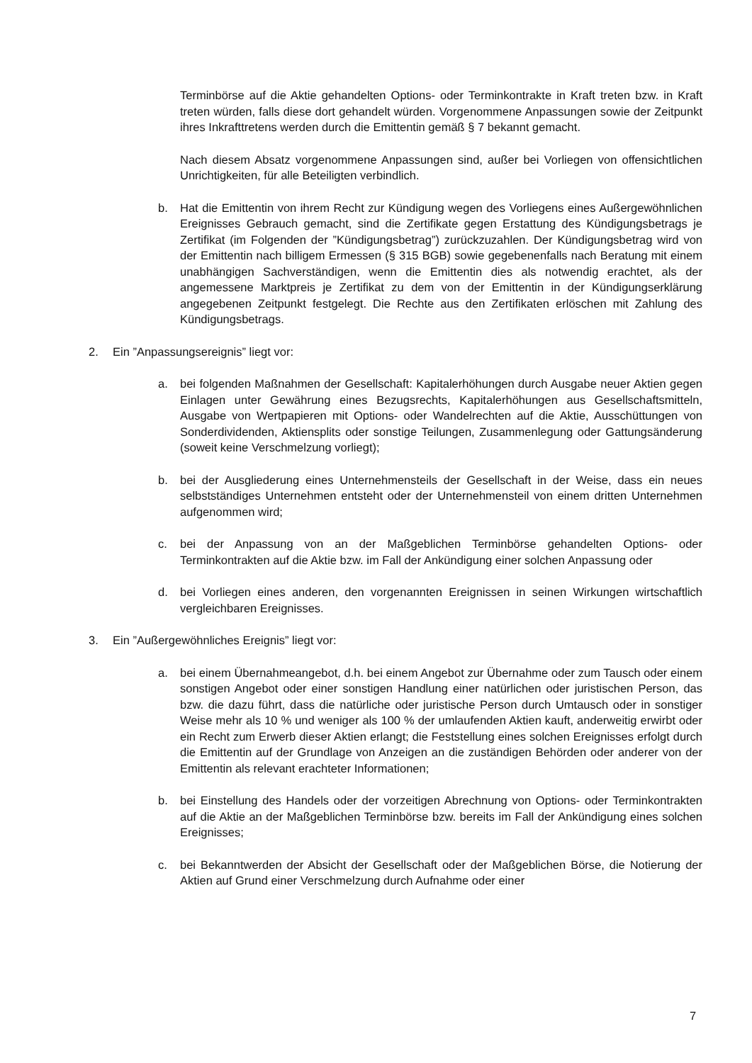Terminbörse auf die Aktie gehandelten Options- oder Terminkontrakte in Kraft treten bzw. in Kraft treten würden, falls diese dort gehandelt würden. Vorgenommene Anpassungen sowie der Zeitpunkt ihres Inkrafttretens werden durch die Emittentin gemäß § 7 bekannt gemacht.
Nach diesem Absatz vorgenommene Anpassungen sind, außer bei Vorliegen von offensichtlichen Unrichtigkeiten, für alle Beteiligten verbindlich.
b. Hat die Emittentin von ihrem Recht zur Kündigung wegen des Vorliegens eines Außergewöhnlichen Ereignisses Gebrauch gemacht, sind die Zertifikate gegen Erstattung des Kündigungsbetrags je Zertifikat (im Folgenden der ”Kündigungsbetrag”) zurückzuzahlen. Der Kündigungsbetrag wird von der Emittentin nach billigem Ermessen (§ 315 BGB) sowie gegebenenfalls nach Beratung mit einem unabhängigen Sachverständigen, wenn die Emittentin dies als notwendig erachtet, als der angemessene Marktpreis je Zertifikat zu dem von der Emittentin in der Kündigungserklärung angegebenen Zeitpunkt festgelegt. Die Rechte aus den Zertifikaten erlöschen mit Zahlung des Kündigungsbetrags.
2. Ein ”Anpassungsereignis” liegt vor:
a. bei folgenden Maßnahmen der Gesellschaft: Kapitalerhöhungen durch Ausgabe neuer Aktien gegen Einlagen unter Gewährung eines Bezugsrechts, Kapitalerhöhungen aus Gesellschaftsmitteln, Ausgabe von Wertpapieren mit Options- oder Wandelrechten auf die Aktie, Ausschüttungen von Sonderdividenden, Aktiensplits oder sonstige Teilungen, Zusammenlegung oder Gattungsänderung (soweit keine Verschmelzung vorliegt);
b. bei der Ausgliederung eines Unternehmensteils der Gesellschaft in der Weise, dass ein neues selbstständiges Unternehmen entsteht oder der Unternehmensteil von einem dritten Unternehmen aufgenommen wird;
c. bei der Anpassung von an der Maßgeblichen Terminbörse gehandelten Options- oder Terminkontrakten auf die Aktie bzw. im Fall der Ankündigung einer solchen Anpassung oder
d. bei Vorliegen eines anderen, den vorgenannten Ereignissen in seinen Wirkungen wirtschaftlich vergleichbaren Ereignisses.
3. Ein ”Außergewöhnliches Ereignis” liegt vor:
a. bei einem Übernahmeangebot, d.h. bei einem Angebot zur Übernahme oder zum Tausch oder einem sonstigen Angebot oder einer sonstigen Handlung einer natürlichen oder juristischen Person, das bzw. die dazu führt, dass die natürliche oder juristische Person durch Umtausch oder in sonstiger Weise mehr als 10 % und weniger als 100 % der umlaufenden Aktien kauft, anderweitig erwirbt oder ein Recht zum Erwerb dieser Aktien erlangt; die Feststellung eines solchen Ereignisses erfolgt durch die Emittentin auf der Grundlage von Anzeigen an die zuständigen Behörden oder anderer von der Emittentin als relevant erachteter Informationen;
b. bei Einstellung des Handels oder der vorzeitigen Abrechnung von Options- oder Terminkontrakten auf die Aktie an der Maßgeblichen Terminbörse bzw. bereits im Fall der Ankündigung eines solchen Ereignisses;
c. bei Bekanntwerden der Absicht der Gesellschaft oder der Maßgeblichen Börse, die Notierung der Aktien auf Grund einer Verschmelzung durch Aufnahme oder einer
7